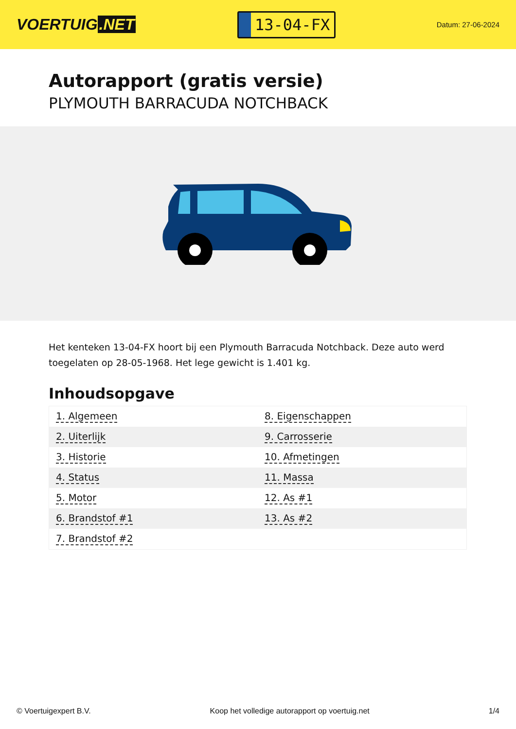VOERTUIG.NET
13-04-FX
Datum: 27-06-2024
Autorapport (gratis versie)
PLYMOUTH BARRACUDA NOTCHBACK
Het kenteken 13-04-FX hoort bij een Plymouth Barracuda Notchback. Deze auto werd toegelaten op 28-05-1968. Het lege gewicht is 1.401 kg.
Inhoudsopgave
| 1. Algemeen | 8. Eigenschappen |
| 2. Uiterlijk | 9. Carrosserie |
| 3. Historie | 10. Afmetingen |
| 4. Status | 11. Massa |
| 5. Motor | 12. As #1 |
| 6. Brandstof #1 | 13. As #2 |
| 7. Brandstof #2 | |
© Voertuigexpert B.V. Koop het volledige autorapport op voertuig.net 1/4